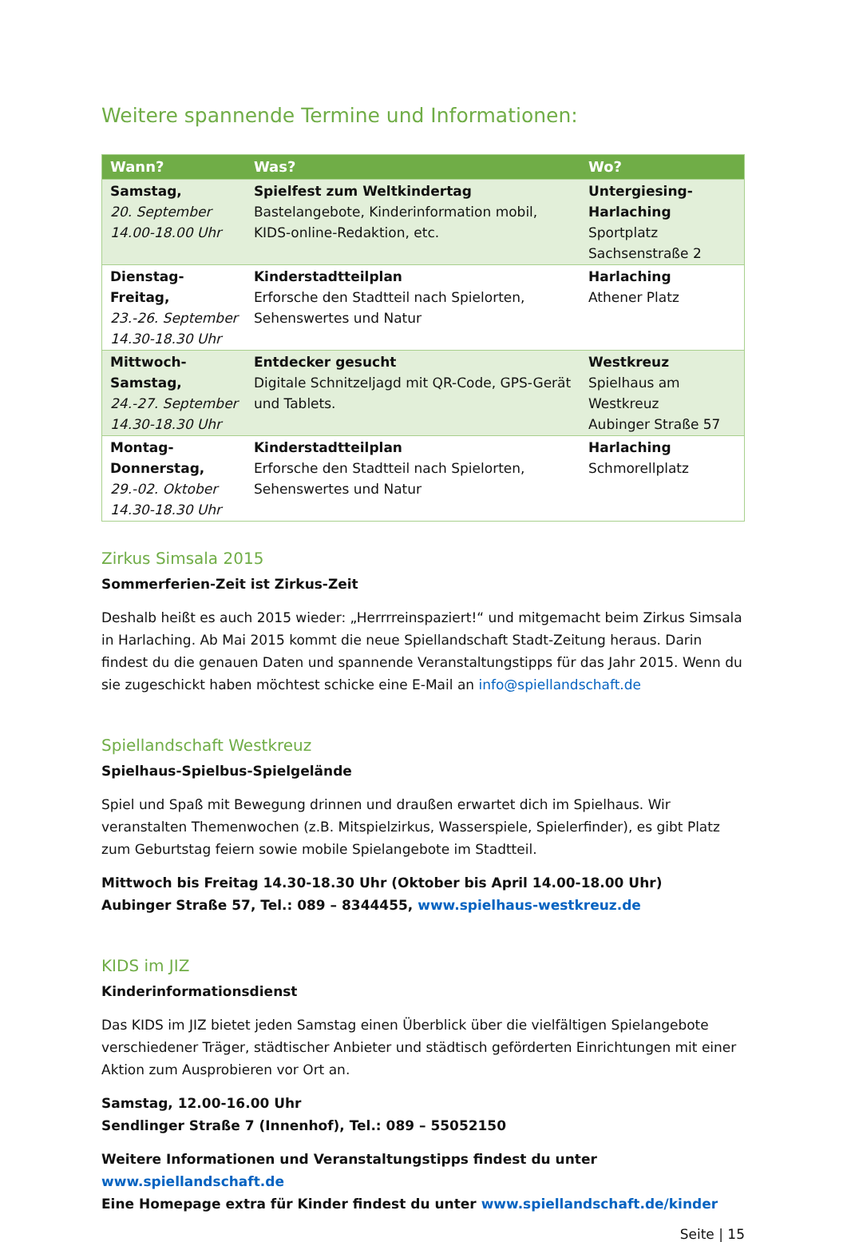Weitere spannende Termine und Informationen:
| Wann? | Was? | Wo? |
| --- | --- | --- |
| Samstag, 20. September 14.00-18.00 Uhr | Spielfest zum Weltkindertag Bastelangebote, Kinderinformation mobil, KIDS-online-Redaktion, etc. | Untergiesing-Harlaching Sportplatz Sachsenstraße 2 |
| Dienstag-Freitag, 23.-26. September 14.30-18.30 Uhr | Kinderstadtteilplan Erforsche den Stadtteil nach Spielorten, Sehenswertes und Natur | Harlaching Athener Platz |
| Mittwoch-Samstag, 24.-27. September 14.30-18.30 Uhr | Entdecker gesucht Digitale Schnitzeljagd mit QR-Code, GPS-Gerät und Tablets. | Westkreuz Spielhaus am Westkreuz Aubinger Straße 57 |
| Montag-Donnerstag, 29.-02. Oktober 14.30-18.30 Uhr | Kinderstadtteilplan Erforsche den Stadtteil nach Spielorten, Sehenswertes und Natur | Harlaching Schmorellplatz |
Zirkus Simsala 2015
Sommerferien-Zeit ist Zirkus-Zeit
Deshalb heißt es auch 2015 wieder: „Herrrreinspaziert!“ und mitgemacht beim Zirkus Simsala in Harlaching. Ab Mai 2015 kommt die neue Spiellandschaft Stadt-Zeitung heraus. Darin findest du die genauen Daten und spannende Veranstaltungstipps für das Jahr 2015. Wenn du sie zugeschickt haben möchtest schicke eine E-Mail an info@spiellandschaft.de
Spiellandschaft Westkreuz
Spielhaus-Spielbus-Spielgelände
Spiel und Spaß mit Bewegung drinnen und draußen erwartet dich im Spielhaus. Wir veranstalten Themenwochen (z.B. Mitspielzirkus, Wasserspiele, Spielerfinder), es gibt Platz zum Geburtstag feiern sowie mobile Spielangebote im Stadtteil.
Mittwoch bis Freitag 14.30-18.30 Uhr (Oktober bis April 14.00-18.00 Uhr)
Aubinger Straße 57, Tel.: 089 – 8344455, www.spielhaus-westkreuz.de
KIDS im JIZ
Kinderinformationsdienst
Das KIDS im JIZ bietet jeden Samstag einen Überblick über die vielfältigen Spielangebote verschiedener Träger, städtischer Anbieter und städtisch geförderten Einrichtungen mit einer Aktion zum Ausprobieren vor Ort an.
Samstag, 12.00-16.00 Uhr
Sendlinger Straße 7 (Innenhof), Tel.: 089 – 55052150
Weitere Informationen und Veranstaltungstipps findest du unter www.spiellandschaft.de
Eine Homepage extra für Kinder findest du unter www.spiellandschaft.de/kinder
Seite | 15